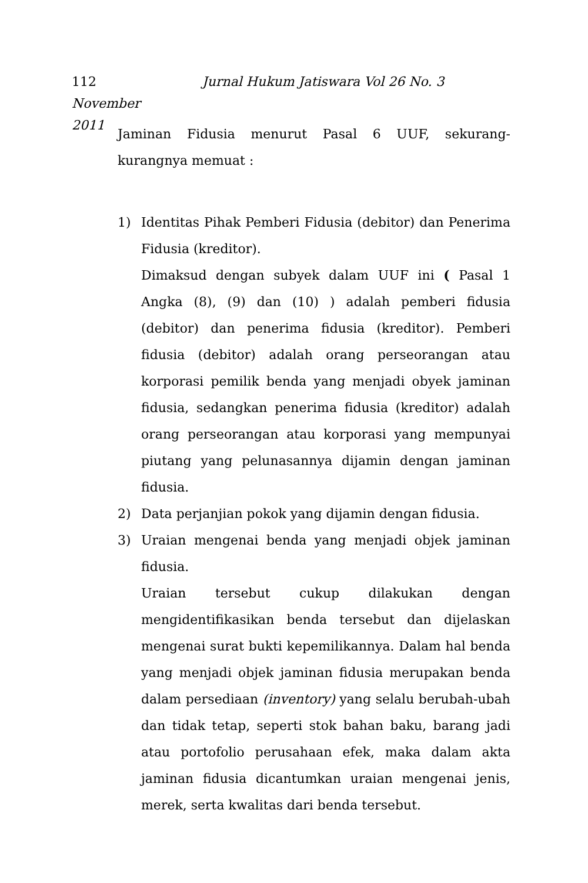112 Jurnal Hukum Jatiswara Vol 26 No. 3 November
2011
Jaminan Fidusia menurut Pasal 6 UUF, sekurang-kurangnya memuat :
1) Identitas Pihak Pemberi Fidusia (debitor) dan Penerima Fidusia (kreditor).
Dimaksud dengan subyek dalam UUF ini ( Pasal 1 Angka (8), (9) dan (10) ) adalah pemberi fidusia (debitor) dan penerima fidusia (kreditor). Pemberi fidusia (debitor) adalah orang perseorangan atau korporasi pemilik benda yang menjadi obyek jaminan fidusia, sedangkan penerima fidusia (kreditor) adalah orang perseorangan atau korporasi yang mempunyai piutang yang pelunasannya dijamin dengan jaminan fidusia.
2) Data perjanjian pokok yang dijamin dengan fidusia.
3) Uraian mengenai benda yang menjadi objek jaminan fidusia.
Uraian tersebut cukup dilakukan dengan mengidentifikasikan benda tersebut dan dijelaskan mengenai surat bukti kepemilikannya. Dalam hal benda yang menjadi objek jaminan fidusia merupakan benda dalam persediaan (inventory) yang selalu berubah-ubah dan tidak tetap, seperti stok bahan baku, barang jadi atau portofolio perusahaan efek, maka dalam akta jaminan fidusia dicantumkan uraian mengenai jenis, merek, serta kwalitas dari benda tersebut.